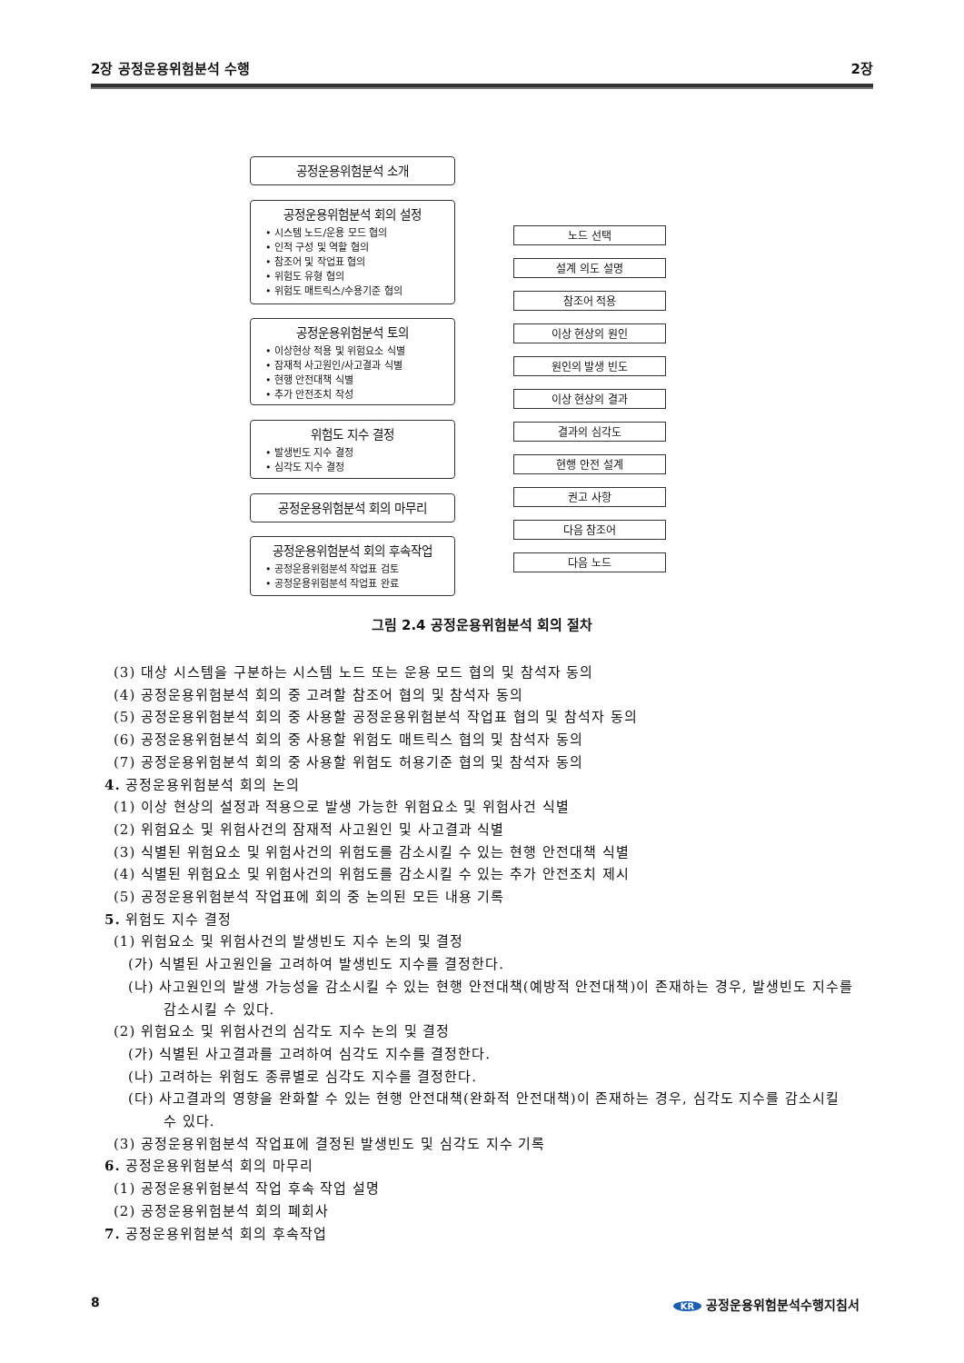2장 공정운용위험분석 수행 2장
공정운용위험분석 소개
공정운용위험분석 회의 설정
• 시스템 노드/운용 모드 협의
• 인적 구성 및 역할 협의
• 참조어 및 작업표 협의
• 위험도 유형 협의
• 위험도 매트릭스/수용기준 협의
공정운용위험분석 토의
• 이상현상 적용 및 위험요소 식별
• 잠재적 사고원인/사고결과 식별
• 현행 안전대책 식별
• 추가 안전조치 작성
위험도 지수 결정
• 발생빈도 지수 결정
• 심각도 지수 결정
공정운용위험분석 회의 마무리
공정운용위험분석 회의 후속작업
• 공정운용위험분석 작업표 검토
• 공정운용위험분석 작업표 완료
노드 선택
설계 의도 설명
참조어 적용
이상 현상의 원인
원인의 발생 빈도
이상 현상의 결과
결과의 심각도
현행 안전 설계
권고 사항
다음 참조어
다음 노드
그림 2.4 공정운용위험분석 회의 절차
(3) 대상 시스템을 구분하는 시스템 노드 또는 운용 모드 협의 및 참석자 동의
(4) 공정운용위험분석 회의 중 고려할 참조어 협의 및 참석자 동의
(5) 공정운용위험분석 회의 중 사용할 공정운용위험분석 작업표 협의 및 참석자 동의
(6) 공정운용위험분석 회의 중 사용할 위험도 매트릭스 협의 및 참석자 동의
(7) 공정운용위험분석 회의 중 사용할 위험도 허용기준 협의 및 참석자 동의
4. 공정운용위험분석 회의 논의
(1) 이상 현상의 설정과 적용으로 발생 가능한 위험요소 및 위험사건 식별
(2) 위험요소 및 위험사건의 잠재적 사고원인 및 사고결과 식별
(3) 식별된 위험요소 및 위험사건의 위험도를 감소시킬 수 있는 현행 안전대책 식별
(4) 식별된 위험요소 및 위험사건의 위험도를 감소시킬 수 있는 추가 안전조치 제시
(5) 공정운용위험분석 작업표에 회의 중 논의된 모든 내용 기록
5. 위험도 지수 결정
(1) 위험요소 및 위험사건의 발생빈도 지수 논의 및 결정
(가) 식별된 사고원인을 고려하여 발생빈도 지수를 결정한다.
(나) 사고원인의 발생 가능성을 감소시킬 수 있는 현행 안전대책(예방적 안전대책)이 존재하는 경우, 발생빈도 지수를 감소시킬 수 있다.
(2) 위험요소 및 위험사건의 심각도 지수 논의 및 결정
(가) 식별된 사고결과를 고려하여 심각도 지수를 결정한다.
(나) 고려하는 위험도 종류별로 심각도 지수를 결정한다.
(다) 사고결과의 영향을 완화할 수 있는 현행 안전대책(완화적 안전대책)이 존재하는 경우, 심각도 지수를 감소시킬 수 있다.
(3) 공정운용위험분석 작업표에 결정된 발생빈도 및 심각도 지수 기록
6. 공정운용위험분석 회의 마무리
(1) 공정운용위험분석 작업 후속 작업 설명
(2) 공정운용위험분석 회의 폐회사
7. 공정운용위험분석 회의 후속작업
8 KR 공정운용위험분석수행지침서